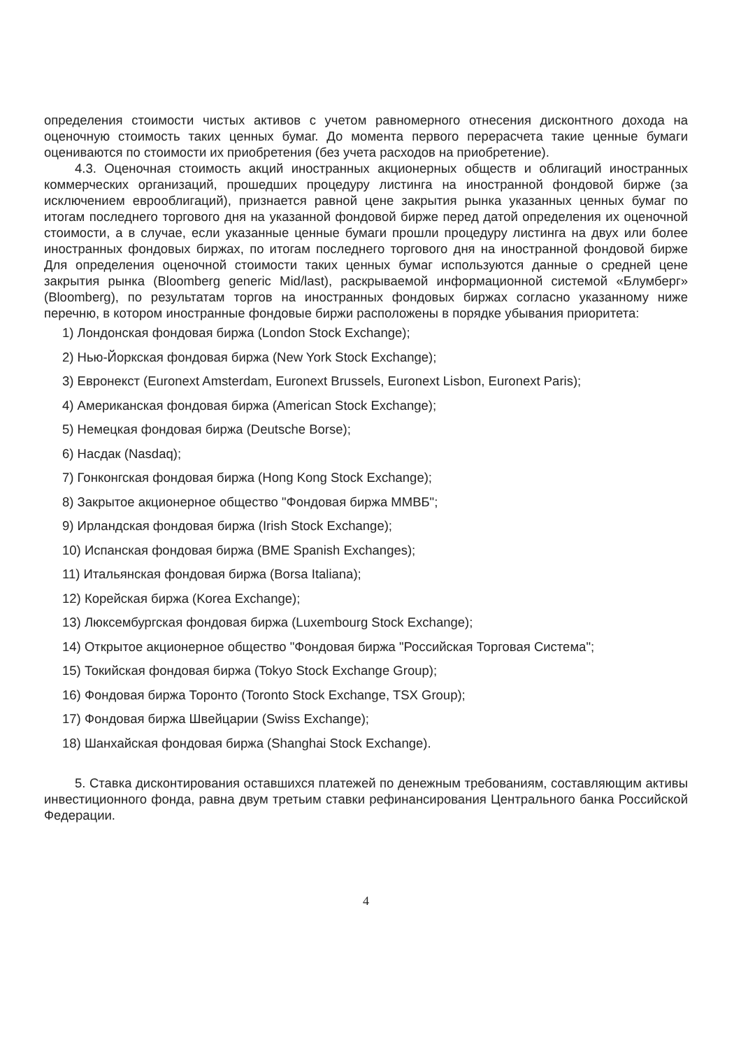определения стоимости чистых активов с учетом равномерного отнесения дисконтного дохода на оценочную стоимость таких ценных бумаг. До момента первого перерасчета такие ценные бумаги оцениваются по стоимости их приобретения (без учета расходов на приобретение).
4.3. Оценочная стоимость акций иностранных акционерных обществ и облигаций иностранных коммерческих организаций, прошедших процедуру листинга на иностранной фондовой бирже (за исключением еврооблигаций), признается равной цене закрытия рынка указанных ценных бумаг по итогам последнего торгового дня на указанной фондовой бирже перед датой определения их оценочной стоимости, а в случае, если указанные ценные бумаги прошли процедуру листинга на двух или более иностранных фондовых биржах, по итогам последнего торгового дня на иностранной фондовой бирже Для определения оценочной стоимости таких ценных бумаг используются данные о средней цене закрытия рынка (Bloomberg generic Mid/last), раскрываемой информационной системой «Блумберг» (Bloomberg), по результатам торгов на иностранных фондовых биржах согласно указанному ниже перечню, в котором иностранные фондовые биржи расположены в порядке убывания приоритета:
1) Лондонская фондовая биржа (London Stock Exchange);
2) Нью-Йоркская фондовая биржа (New York Stock Exchange);
3) Евронекст (Euronext Amsterdam, Euronext Brussels, Euronext Lisbon, Euronext Paris);
4) Американская фондовая биржа (American Stock Exchange);
5) Немецкая фондовая биржа (Deutsche Borse);
6) Насдак (Nasdaq);
7) Гонконгская фондовая биржа (Hong Kong Stock Exchange);
8) Закрытое акционерное общество "Фондовая биржа ММВБ";
9) Ирландская фондовая биржа (Irish Stock Exchange);
10) Испанская фондовая биржа (BME Spanish Exchanges);
11) Итальянская фондовая биржа (Borsa Italiana);
12) Корейская биржа (Korea Exchange);
13) Люксембургская фондовая биржа (Luxembourg Stock Exchange);
14) Открытое акционерное общество "Фондовая биржа "Российская Торговая Система";
15) Токийская фондовая биржа (Tokyo Stock Exchange Group);
16) Фондовая биржа Торонто (Toronto Stock Exchange, TSX Group);
17) Фондовая биржа Швейцарии (Swiss Exchange);
18) Шанхайская фондовая биржа (Shanghai Stock Exchange).
5. Ставка дисконтирования оставшихся платежей по денежным требованиям, составляющим активы инвестиционного фонда, равна двум третьим ставки рефинансирования Центрального банка Российской Федерации.
4